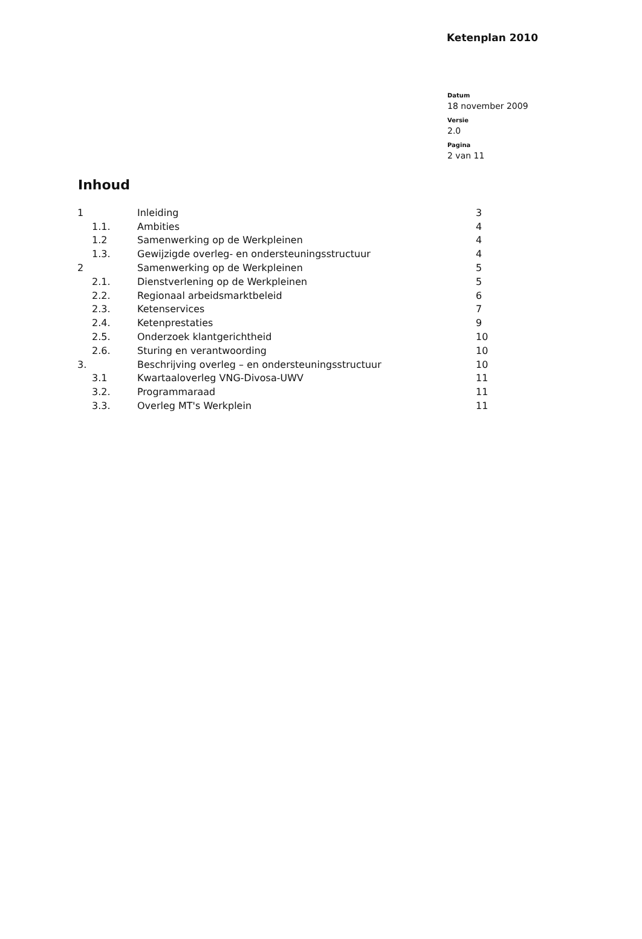Ketenplan 2010
Datum
18 november 2009
Versie
2.0
Pagina
2 van 11
Inhoud
| 1 | Inleiding | 3 |
| 1.1. | Ambities | 4 |
| 1.2 | Samenwerking op de Werkpleinen | 4 |
| 1.3. | Gewijzigde overleg- en ondersteuningsstructuur | 4 |
| 2 | Samenwerking op de Werkpleinen | 5 |
| 2.1. | Dienstverlening op de Werkpleinen | 5 |
| 2.2. | Regionaal arbeidsmarktbeleid | 6 |
| 2.3. | Ketenservices | 7 |
| 2.4. | Ketenprestaties | 9 |
| 2.5. | Onderzoek klantgerichtheid | 10 |
| 2.6. | Sturing en verantwoording | 10 |
| 3. | Beschrijving overleg – en ondersteuningsstructuur | 10 |
| 3.1 | Kwartaaloverleg VNG-Divosa-UWV | 11 |
| 3.2. | Programmaraad | 11 |
| 3.3. | Overleg MT's Werkplein | 11 |